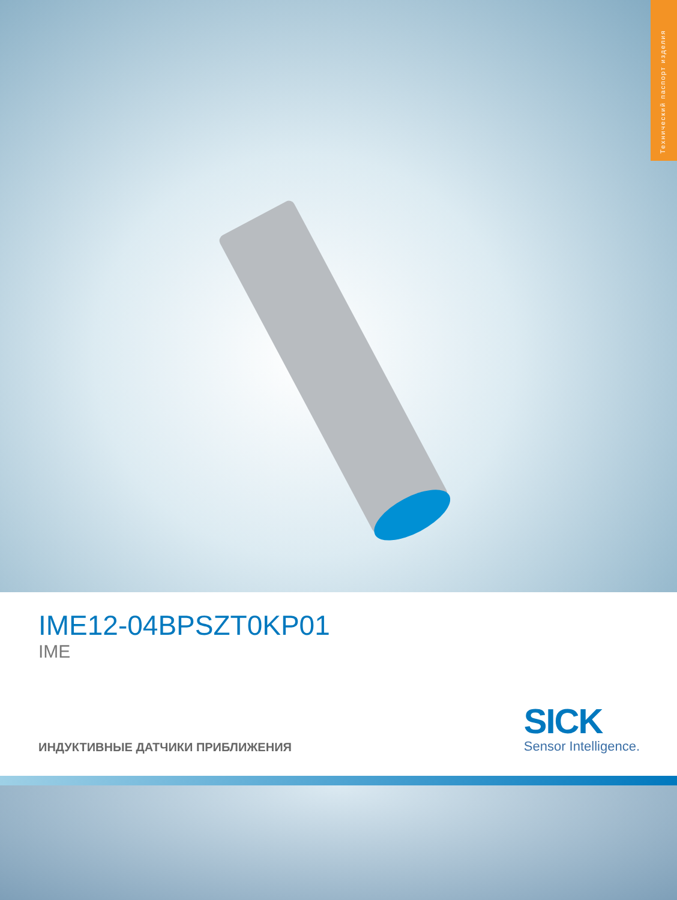Технический паспорт изделия
IME12-04BPSZT0KP01
IME
ИНДУКТИВНЫЕ ДАТЧИКИ ПРИБЛИЖЕНИЯ
SICK
Sensor Intelligence.